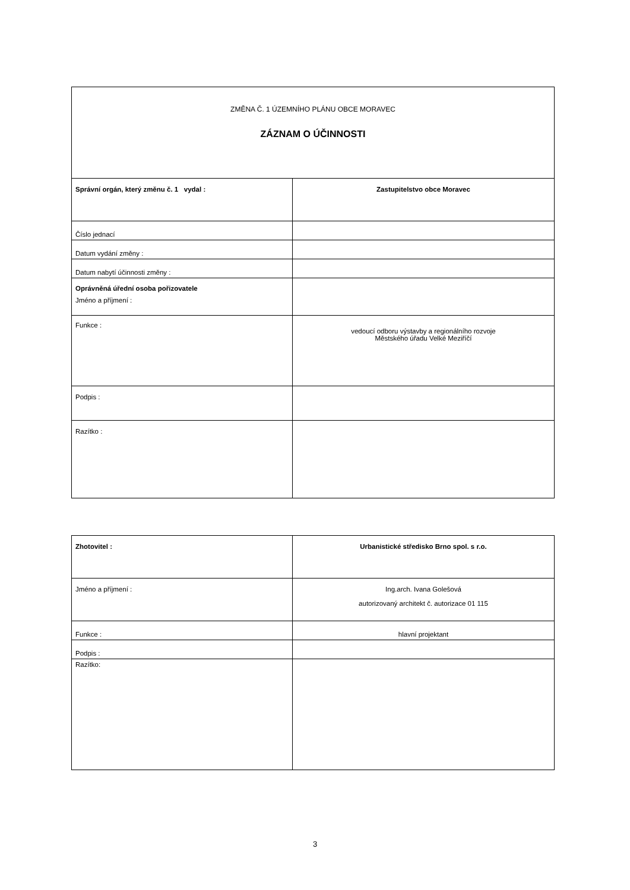| ZMĚNA Č. 1 ÚZEMNÍHO PLÁNU OBCE MORAVEC ZÁZNAM O ÚČINNOSTI | |
| Správní orgán, který změnu č. 1 vydal : | Zastupitelstvo obce Moravec |
| Číslo jednací | |
| Datum vydání změny : | |
| Datum nabytí účinnosti změny : | |
| Oprávněná úřední osoba pořizovatele Jméno a příjmení : | |
| Funkce : | vedoucí odboru výstavby a regionálního rozvoje Městského úřadu Velké Meziříčí |
| Podpis : | |
| Razítko : | |
| Zhotovitel : | Urbanistické středisko Brno spol. s r.o. |
| Jméno a příjmení : | Ing.arch. Ivana Golešová autorizovaný architekt č. autorizace 01 115 |
| Funkce : | hlavní projektant |
| Podpis : | |
| Razítko: | |
3